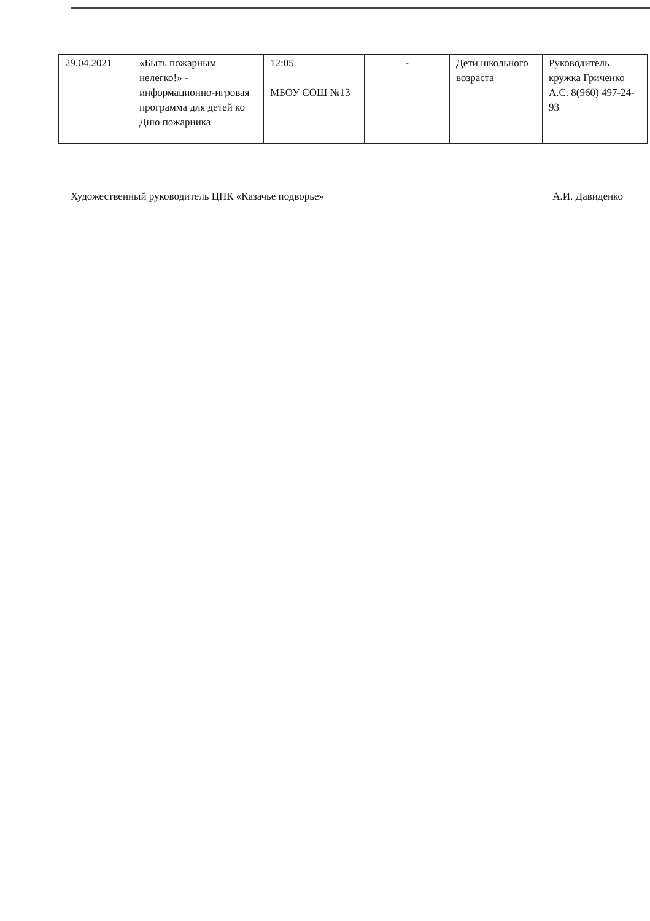| 29.04.2021 | «Быть пожарным нелегко!» - информационно-игровая программа для детей ко Дню пожарника | 12:05 МБОУ СОШ №13 | - | Дети школьного возраста | Руководитель кружка Гриченко А.С. 8(960) 497-24-93 |
Художественный руководитель ЦНК «Казачье подворье» А.И. Давиденко